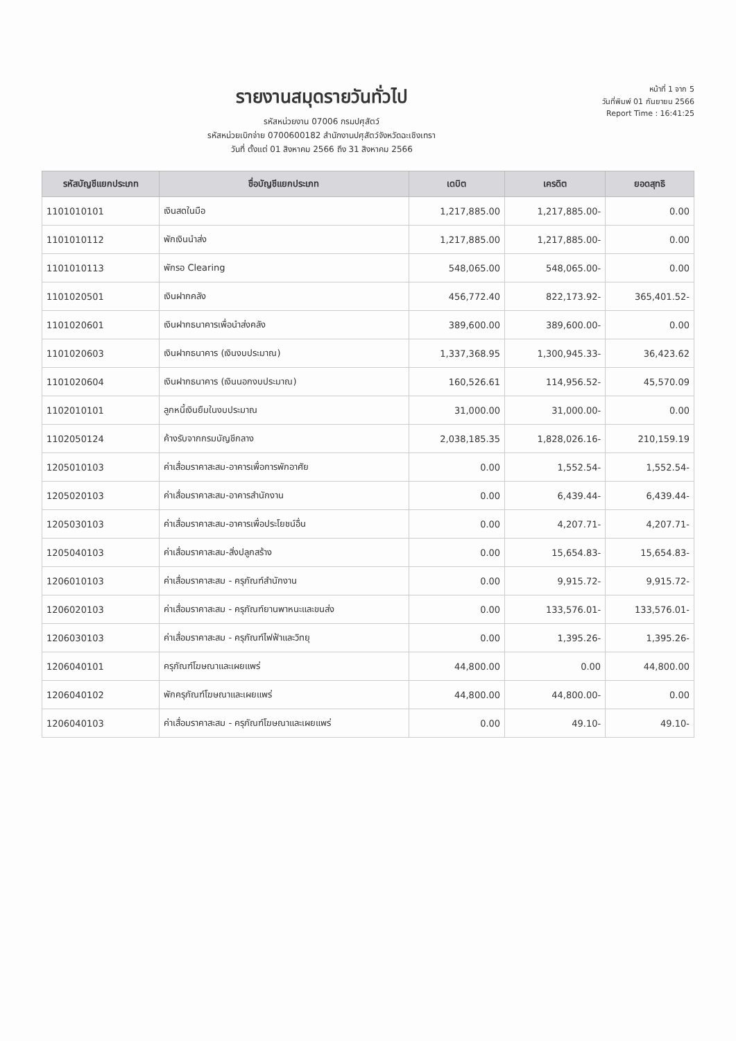รายงานสมุดรายวันทั่วไป
รหัสหน่วยงาน 07006 กรมปศุสัตว์
รหัสหน่วยเบิกจ่าย 0700600182 สำนักงานปศุสัตว์จังหวัดฉะเชิงเทรา
วันที่ ตั้งแต่ 01 สิงหาคม 2566 ถึง 31 สิงหาคม 2566
หน้าที่ 1 จาก 5
วันที่พิมพ์ 01 กันยายน 2566
Report Time : 16:41:25
| รหัสบัญชีแยกประเภท | ชื่อบัญชีแยกประเภท | เดบิต | เครดิต | ยอดสุทธิ |
| --- | --- | --- | --- | --- |
| 1101010101 | เงินสดในมือ | 1,217,885.00 | 1,217,885.00- | 0.00 |
| 1101010112 | พักเงินนำส่ง | 1,217,885.00 | 1,217,885.00- | 0.00 |
| 1101010113 | พักรอ Clearing | 548,065.00 | 548,065.00- | 0.00 |
| 1101020501 | เงินฝากคลัง | 456,772.40 | 822,173.92- | 365,401.52- |
| 1101020601 | เงินฝากธนาคารเพื่อนำส่งคลัง | 389,600.00 | 389,600.00- | 0.00 |
| 1101020603 | เงินฝากธนาคาร (เงินงบประมาณ) | 1,337,368.95 | 1,300,945.33- | 36,423.62 |
| 1101020604 | เงินฝากธนาคาร (เงินนอกงบประมาณ) | 160,526.61 | 114,956.52- | 45,570.09 |
| 1102010101 | ลูกหนี้เงินยืมในงบประมาณ | 31,000.00 | 31,000.00- | 0.00 |
| 1102050124 | ค้างรับจากกรมบัญชีกลาง | 2,038,185.35 | 1,828,026.16- | 210,159.19 |
| 1205010103 | ค่าเสื่อมราคาสะสม-อาคารเพื่อการพักอาศัย | 0.00 | 1,552.54- | 1,552.54- |
| 1205020103 | ค่าเสื่อมราคาสะสม-อาคารสำนักงาน | 0.00 | 6,439.44- | 6,439.44- |
| 1205030103 | ค่าเสื่อมราคาสะสม-อาคารเพื่อประโยชน์อื่น | 0.00 | 4,207.71- | 4,207.71- |
| 1205040103 | ค่าเสื่อมราคาสะสม-สิ่งปลูกสร้าง | 0.00 | 15,654.83- | 15,654.83- |
| 1206010103 | ค่าเสื่อมราคาสะสม - ครุภัณฑ์สำนักงาน | 0.00 | 9,915.72- | 9,915.72- |
| 1206020103 | ค่าเสื่อมราคาสะสม - ครุภัณฑ์ยานพาหนะและขนส่ง | 0.00 | 133,576.01- | 133,576.01- |
| 1206030103 | ค่าเสื่อมราคาสะสม - ครุภัณฑ์ไฟฟ้าและวิทยุ | 0.00 | 1,395.26- | 1,395.26- |
| 1206040101 | ครุภัณฑ์โฆษณาและเผยแพร่ | 44,800.00 | 0.00 | 44,800.00 |
| 1206040102 | พักครุภัณฑ์โฆษณาและเผยแพร่ | 44,800.00 | 44,800.00- | 0.00 |
| 1206040103 | ค่าเสื่อมราคาสะสม - ครุภัณฑ์โฆษณาและเผยแพร่ | 0.00 | 49.10- | 49.10- |